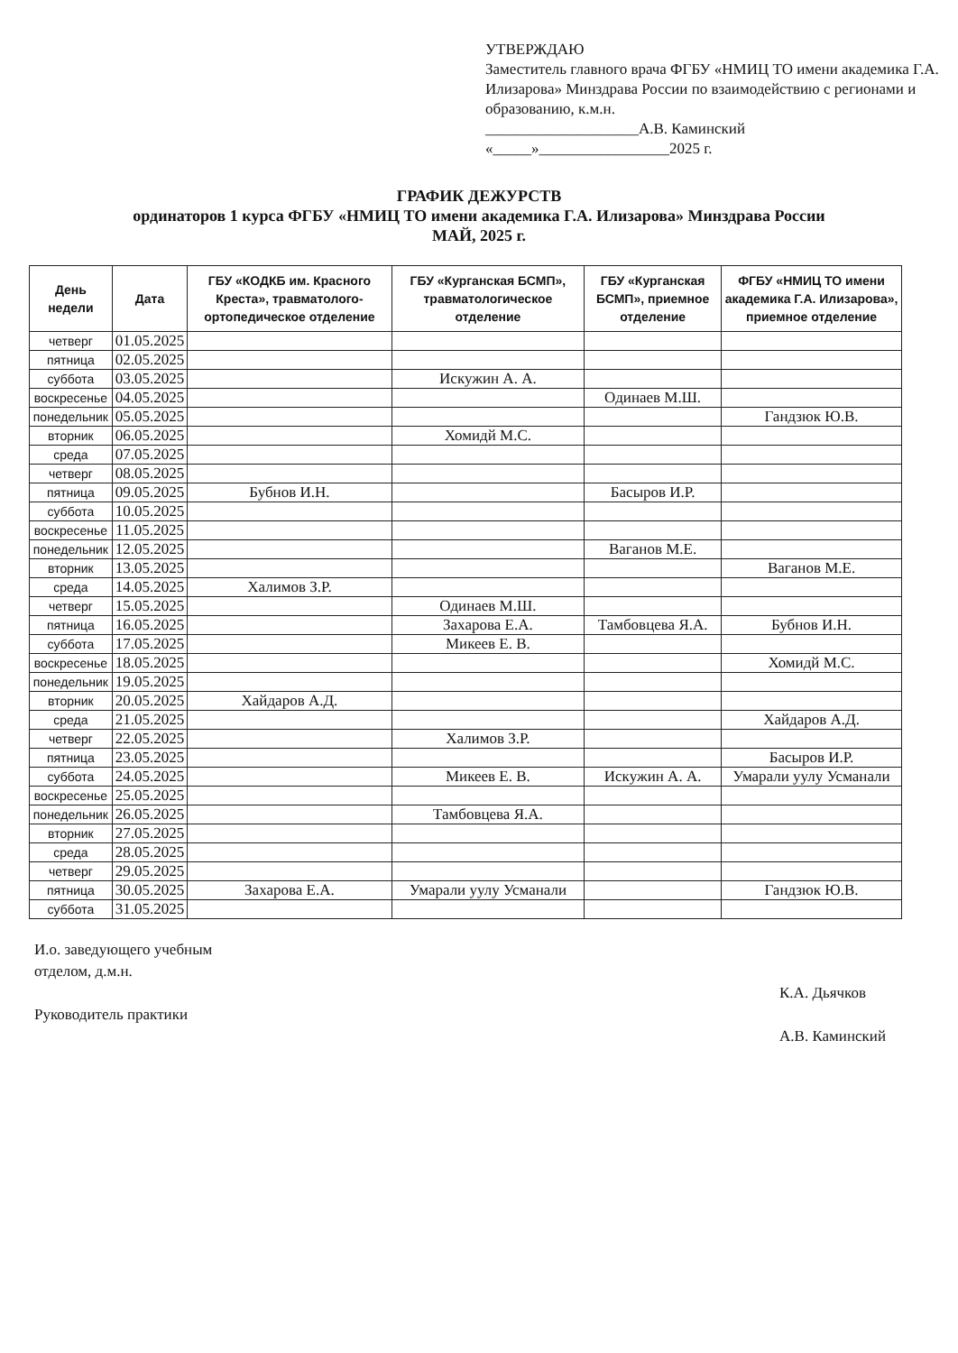УТВЕРЖДАЮ
Заместитель главного врача ФГБУ «НМИЦ ТО имени академика Г.А. Илизарова» Минздрава России по взаимодействию с регионами и образованию, к.м.н.
____________________А.В. Каминский
«_____»_________________2025 г.
ГРАФИК ДЕЖУРСТВ
ординаторов 1 курса ФГБУ «НМИЦ ТО имени академика Г.А. Илизарова» Минздрава России
МАЙ, 2025 г.
| День недели | Дата | ГБУ «КОДКБ им. Красного Креста», травматолого-ортопедическое отделение | ГБУ «Курганская БСМП», травматологическое отделение | ГБУ «Курганская БСМП», приемное отделение | ФГБУ «НМИЦ ТО имени академика Г.А. Илизарова», приемное отделение |
| --- | --- | --- | --- | --- | --- |
| четверг | 01.05.2025 | | | | |
| пятница | 02.05.2025 | | | | |
| суббота | 03.05.2025 | | Искужин А. А. | | |
| воскресенье | 04.05.2025 | | | Одинаев М.Ш. | |
| понедельник | 05.05.2025 | | | | Гандзюк Ю.В. |
| вторник | 06.05.2025 | | Хомидй М.С. | | |
| среда | 07.05.2025 | | | | |
| четверг | 08.05.2025 | | | | |
| пятница | 09.05.2025 | Бубнов И.Н. | | Басыров И.Р. | |
| суббота | 10.05.2025 | | | | |
| воскресенье | 11.05.2025 | | | | |
| понедельник | 12.05.2025 | | | Ваганов М.Е. | |
| вторник | 13.05.2025 | | | | Ваганов М.Е. |
| среда | 14.05.2025 | Халимов З.Р. | | | |
| четверг | 15.05.2025 | | Одинаев М.Ш. | | |
| пятница | 16.05.2025 | | Захарова Е.А. | Тамбовцева Я.А. | Бубнов И.Н. |
| суббота | 17.05.2025 | | Микеев Е. В. | | |
| воскресенье | 18.05.2025 | | | | Хомидй М.С. |
| понедельник | 19.05.2025 | | | | |
| вторник | 20.05.2025 | Хайдаров А.Д. | | | |
| среда | 21.05.2025 | | | | Хайдаров А.Д. |
| четверг | 22.05.2025 | | Халимов З.Р. | | |
| пятница | 23.05.2025 | | | | Басыров И.Р. |
| суббота | 24.05.2025 | | Микеев Е. В. | Искужин А. А. | Умарали уулу Усманали |
| воскресенье | 25.05.2025 | | | | |
| понедельник | 26.05.2025 | | Тамбовцева Я.А. | | |
| вторник | 27.05.2025 | | | | |
| среда | 28.05.2025 | | | | |
| четверг | 29.05.2025 | | | | |
| пятница | 30.05.2025 | Захарова Е.А. | Умарали уулу Усманали | | Гандзюк Ю.В. |
| суббота | 31.05.2025 | | | | |
И.о. заведующего учебным
отделом, д.м.н.
Руководитель практики
К.А. Дьячков
А.В. Каминский